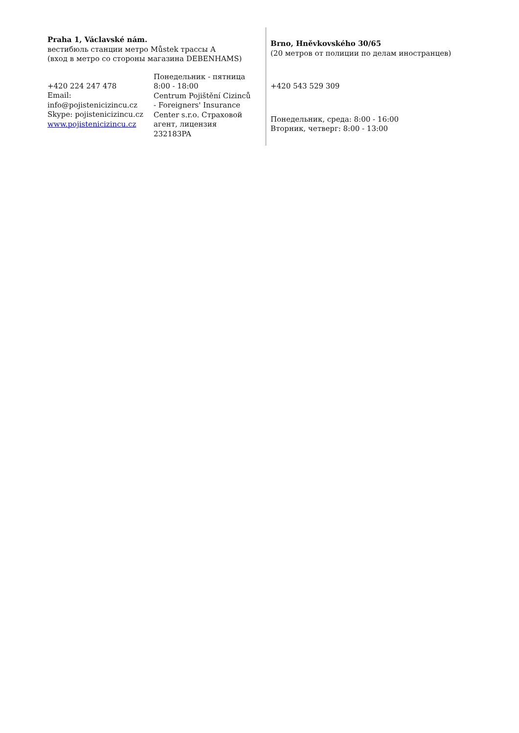Praha 1, Václavské nám.
вестибюль станции метро Můstek трассы А
(вход в метро со стороны магазина DEBENHAMS)
+420 224 247 478
Email:
info@pojistenicizincu.cz
Skype: pojistenicizincu.cz
www.pojistenicizincu.cz
Понедельник - пятница
8:00 - 18:00
Centrum Pojištění Cizinců - Foreigners' Insurance Center s.r.o. Страховой агент, лицензия 232183PA
Brno, Hněvkovského 30/65
(20 метров от полиции по делам иностранцев)
+420 543 529 309
Понедельник, среда: 8:00 - 16:00
Вторник, четверг: 8:00 - 13:00